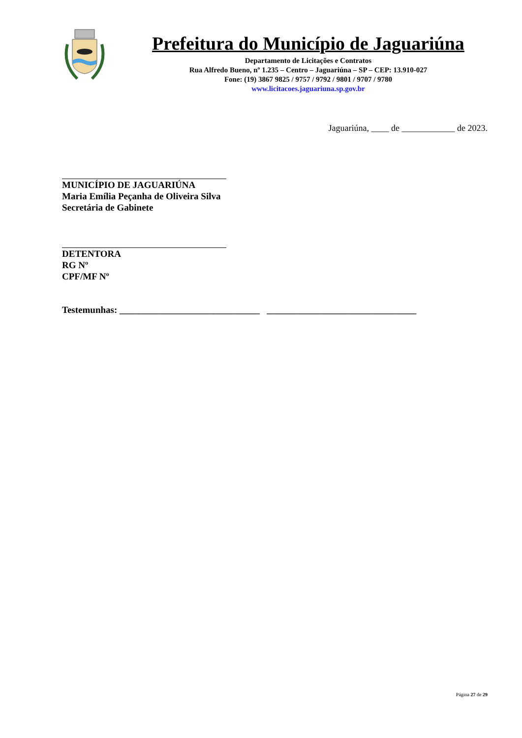Prefeitura do Município de Jaguariúna
Departamento de Licitações e Contratos
Rua Alfredo Bueno, nº 1.235 – Centro – Jaguariúna – SP – CEP: 13.910-027
Fone: (19) 3867 9825 / 9757 / 9792 / 9801 / 9707 / 9780
www.licitacoes.jaguariuna.sp.gov.br
Jaguariúna, ____ de ____________ de 2023.
MUNICÍPIO DE JAGUARIÚNA
Maria Emília Peçanha de Oliveira Silva
Secretária de Gabinete
DETENTORA
RG Nº
CPF/MF Nº
Testemunhas: ______________________________ ________________________________
Página 27 de 29